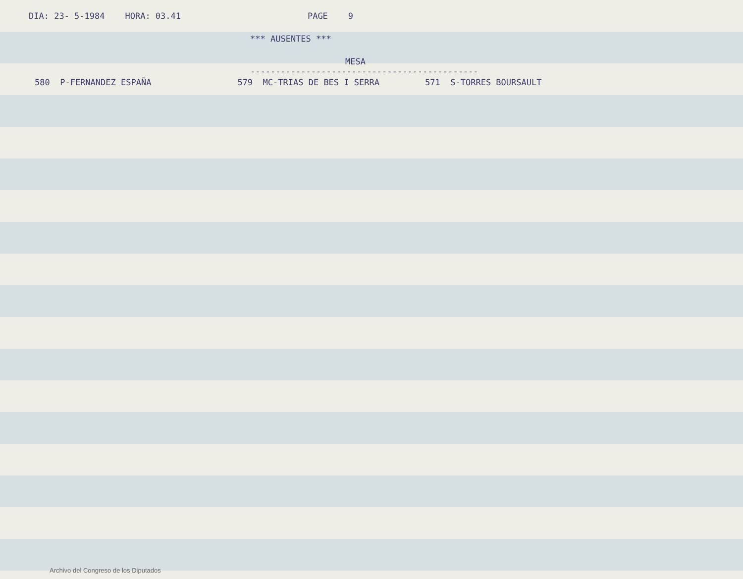DIA: 23- 5-1984 HORA: 03.41 PAGE 9
*** AUSENTES ***
MESA
---------------------------------------------
580 P-FERNANDEZ ESPAÑA 579 MC-TRIAS DE BES I SERRA 571 S-TORRES BOURSAULT
Archivo del Congreso de los Diputados